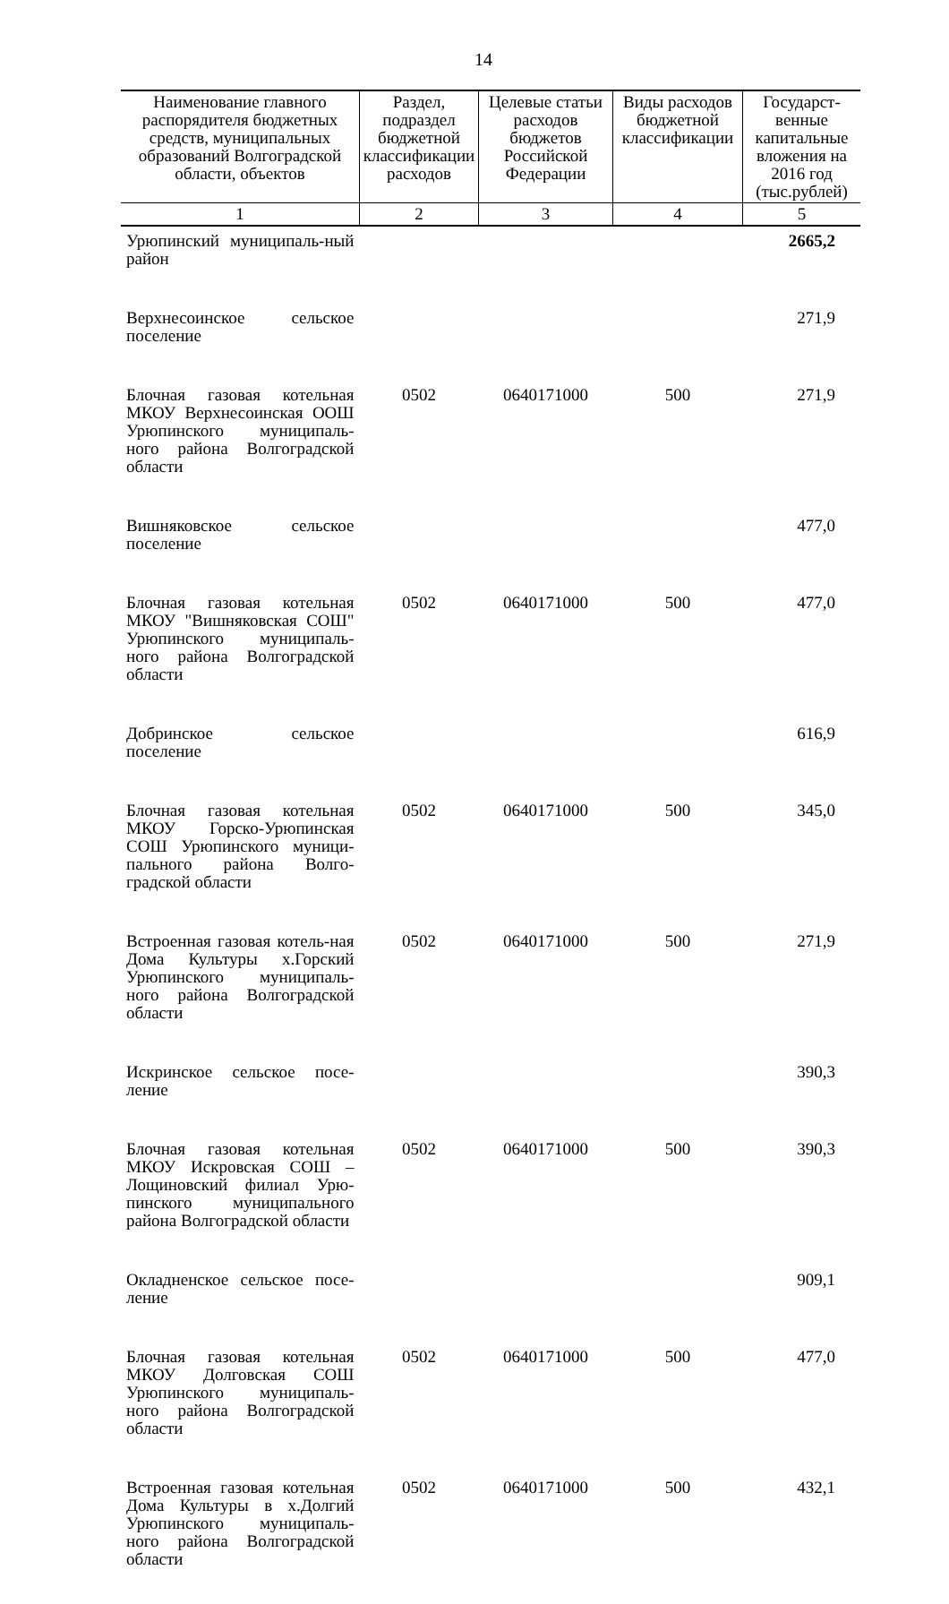14
| Наименование главного распорядителя бюджетных средств, муниципальных образований Волгоградской области, объектов | Раздел, подраздел бюджетной классификации расходов | Целевые статьи расходов бюджетов Российской Федерации | Виды расходов бюджетной классификации | Государст-венные капитальные вложения на 2016 год (тыс.рублей) |
| --- | --- | --- | --- | --- |
| 1 | 2 | 3 | 4 | 5 |
| Урюпинский муниципаль-ный район | | | | 2665,2 |
| Верхнесоинское сельское поселение | | | | 271,9 |
| Блочная газовая котельная МКОУ Верхнесоинская ООШ Урюпинского муниципаль-ного района Волгоградской области | 0502 | 0640171000 | 500 | 271,9 |
| Вишняковское сельское поселение | | | | 477,0 |
| Блочная газовая котельная МКОУ "Вишняковская СОШ" Урюпинского муниципаль-ного района Волгоградской области | 0502 | 0640171000 | 500 | 477,0 |
| Добринское сельское поселение | | | | 616,9 |
| Блочная газовая котельная МКОУ Горско-Урюпинская СОШ Урюпинского муници-пального района Волго-градской области | 0502 | 0640171000 | 500 | 345,0 |
| Встроенная газовая котель-ная Дома Культуры х.Горский Урюпинского муниципаль-ного района Волгоградской области | 0502 | 0640171000 | 500 | 271,9 |
| Искринское сельское посе-ление | | | | 390,3 |
| Блочная газовая котельная МКОУ Искровская СОШ – Лощиновский филиал Урю-пинского муниципального района Волгоградской области | 0502 | 0640171000 | 500 | 390,3 |
| Окладненское сельское посе-ление | | | | 909,1 |
| Блочная газовая котельная МКОУ Долговская СОШ Урюпинского муниципаль-ного района Волгоградской области | 0502 | 0640171000 | 500 | 477,0 |
| Встроенная газовая котельная Дома Культуры в х.Долгий Урюпинского муниципаль-ного района Волгоградской области | 0502 | 0640171000 | 500 | 432,1 |